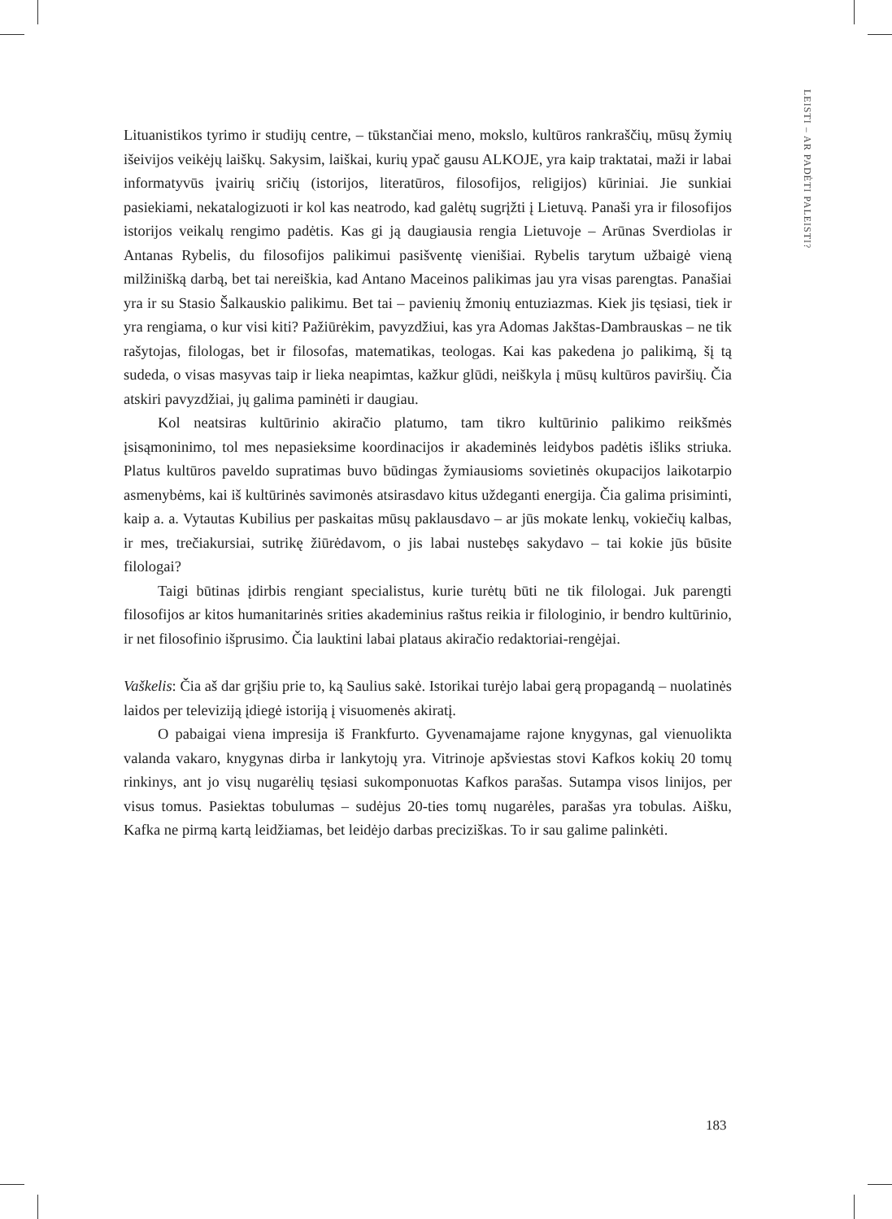LEISTI – AR PADĖTI PALEISTI?
Lituanistikos tyrimo ir studijų centre, – tūkstančiai meno, mokslo, kultūros rankraščių, mūsų žymių išeivijos veikėjų laiškų. Sakysim, laiškai, kurių ypač gausu ALKOJE, yra kaip traktatai, maži ir labai informatyvūs įvairių sričių (istorijos, literatūros, filosofijos, religijos) kūriniai. Jie sunkiai pasiekiami, nekatalogizuoti ir kol kas neatrodo, kad galėtų sugrįžti į Lietuvą. Panaši yra ir filosofijos istorijos veikalų rengimo padėtis. Kas gi ją daugiausia rengia Lietuvoje – Arūnas Sverdiolas ir Antanas Rybelis, du filosofijos palikimui pasišventę vienišiai. Rybelis tarytum užbaigė vieną milžinišką darbą, bet tai nereiškia, kad Antano Maceinos palikimas jau yra visas parengtas. Panašiai yra ir su Stasio Šalkauskio palikimu. Bet tai – pavienių žmonių entuziazmas. Kiek jis tęsiasi, tiek ir yra rengiama, o kur visi kiti? Pažiūrėkim, pavyzdžiui, kas yra Adomas Jakštas-Dambrauskas – ne tik rašytojas, filologas, bet ir filosofas, matematikas, teologas. Kai kas pakedena jo palikimą, šį tą sudeda, o visas masyvas taip ir lieka neapimtas, kažkur glūdi, neiškyla į mūsų kultūros paviršių. Čia atskiri pavyzdžiai, jų galima paminėti ir daugiau.
Kol neatsiras kultūrinio akiračio platumo, tam tikro kultūrinio palikimo reikšmės įsisąmoninimo, tol mes nepasieksime koordinacijos ir akademinės leidybos padėtis išliks striuka. Platus kultūros paveldo supratimas buvo būdingas žymiausioms sovietinės okupacijos laikotarpio asmenybėms, kai iš kultūrinės savimonės atsirasdavo kitus uždeganti energija. Čia galima prisiminti, kaip a. a. Vytautas Kubilius per paskaitas mūsų paklausdavo – ar jūs mokate lenkų, vokiečių kalbas, ir mes, trečiakursiai, sutrikę žiūrėdavom, o jis labai nustebęs sakydavo – tai kokie jūs būsite filologai?
Taigi būtinas įdirbis rengiant specialistus, kurie turėtų būti ne tik filologai. Juk parengti filosofijos ar kitos humanitarinės srities akademinius raštus reikia ir filologinio, ir bendro kultūrinio, ir net filosofinio išprusimo. Čia lauktini labai plataus akiračio redaktoriai-rengėjai.
Vaškelis: Čia aš dar grįšiu prie to, ką Saulius sakė. Istorikai turėjo labai gerą propagandą – nuolatinės laidos per televiziją įdiegė istoriją į visuomenės akiratį.
O pabaigai viena impresija iš Frankfurto. Gyvenamajame rajone knygynas, gal vienuolikta valanda vakaro, knygynas dirba ir lankytojų yra. Vitrinoje apšviestas stovi Kafkos kokių 20 tomų rinkinys, ant jo visų nugarėlių tęsiasi sukomponuotas Kafkos parašas. Sutampa visos linijos, per visus tomus. Pasiektas tobulumas – sudėjus 20-ties tomų nugarėles, parašas yra tobulas. Aišku, Kafka ne pirmą kartą leidžiamas, bet leidėjo darbas preciziškas. To ir sau galime palinkėti.
183